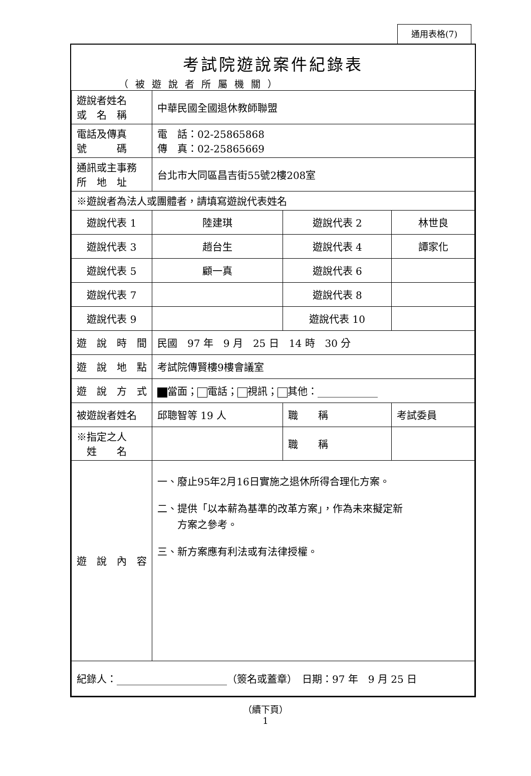通用表格(7)
考試院遊說案件紀錄表
（被遊說者所屬機關）
| 遊說者姓名 或 名 稱 | 中華民國全國退休教師聯盟 | | |
| 電話及傳真 號 碼 | 電 話：02-25865868 傳 真：02-25865669 | | |
| 通訊或主事務 所 地 址 | 台北市大同區昌吉街55號2樓208室 | | |
| ※遊說者為法人或團體者，請填寫遊說代表姓名 | | | |
| 遊說代表 1 | 陸建琪 | 遊說代表 2 | 林世良 |
| 遊說代表 3 | 趙台生 | 遊說代表 4 | 譚家化 |
| 遊說代表 5 | 顧一真 | 遊說代表 6 | |
| 遊說代表 7 | | 遊說代表 8 | |
| 遊說代表 9 | | 遊說代表 10 | |
| 遊 說 時 間 | 民國 97 年 9 月 25 日 14 時 30 分 | | |
| 遊 說 地 點 | 考試院傳賢樓9樓會議室 | | |
| 遊 說 方 式 | 當面； 電話； 視訊； 其他：____________ | | |
| 被遊說者姓名 | 邱聰智等 19 人 | 職 稱 | 考試委員 |
| ※指定之人 姓 名 | | 職 稱 | |
| 遊 說 內 容 | 一、廢止95年2月16日實施之退休所得合理化方案。 二、提供「以本薪為基準的改革方案」，作為未來擬定新 方案之參考。 三、新方案應有利法或有法律授權。 | | |
| 紀錄人：______________________（簽名或蓋章） 日期：97 年 9 月 25 日 | | | |
（續下頁）
1